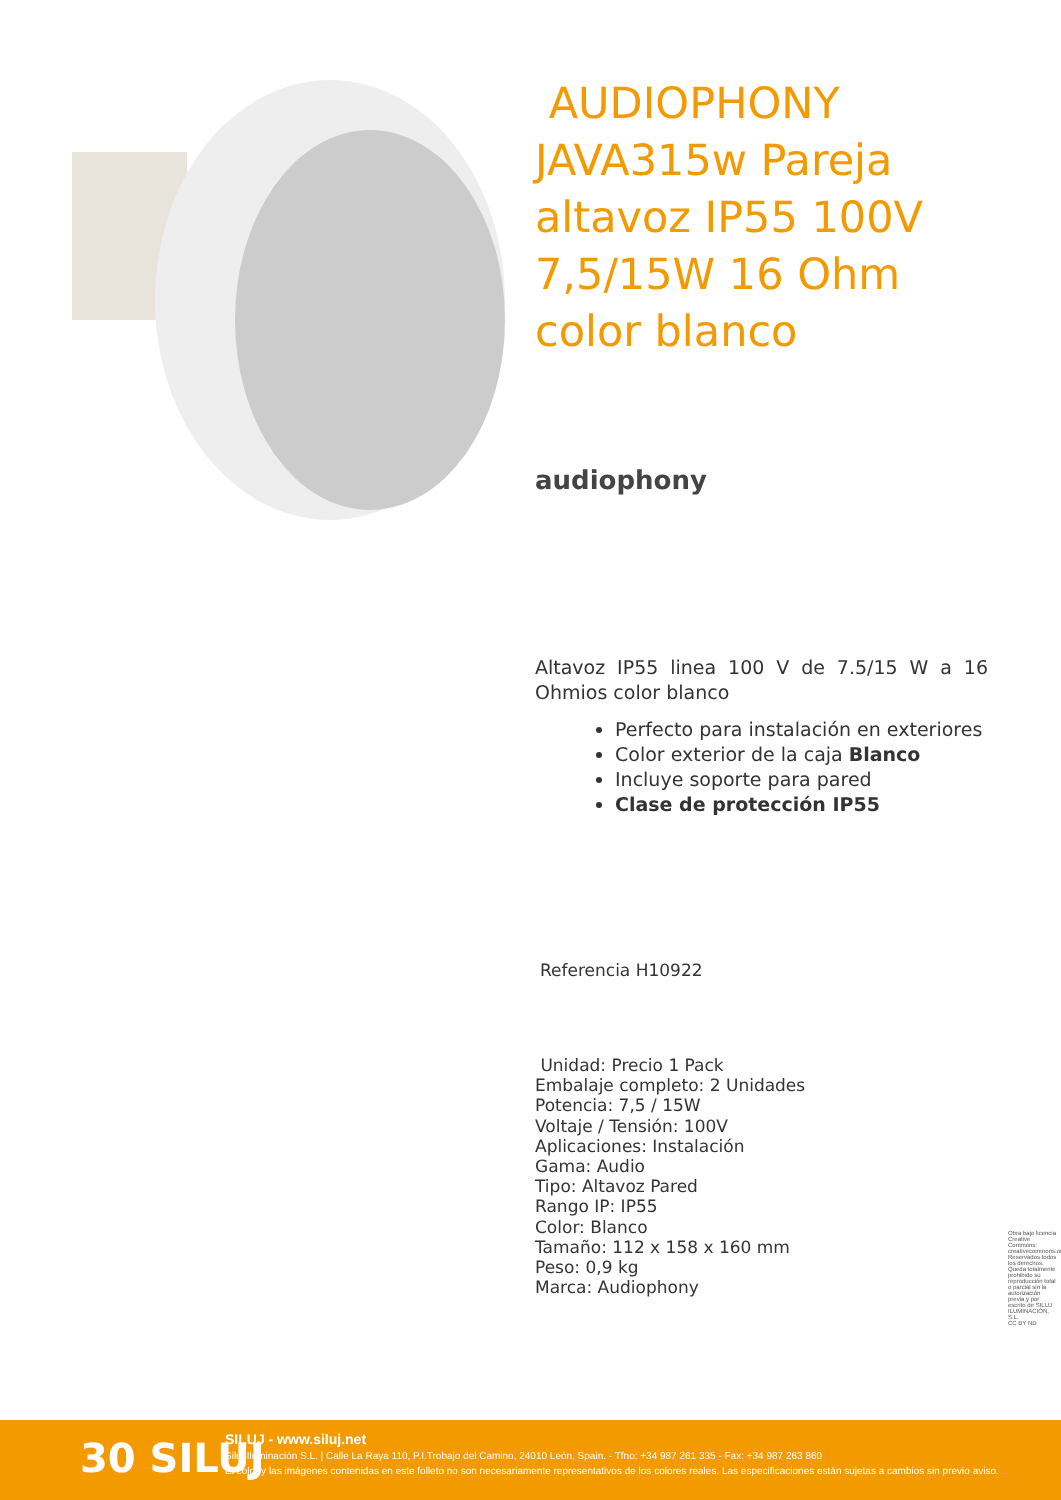AUDIOPHONY JAVA315w Pareja altavoz IP55 100V 7,5/15W 16 Ohm color blanco
audiophony
Altavoz IP55 linea 100 V de 7.5/15 W a 16 Ohmios color blanco
Perfecto para instalación en exteriores
Color exterior de la caja Blanco
Incluye soporte para pared
Clase de protección IP55
Referencia H10922
Unidad: Precio 1 Pack
Embalaje completo: 2 Unidades
Potencia: 7,5 / 15W
Voltaje / Tensión: 100V
Aplicaciones: Instalación
Gama: Audio
Tipo: Altavoz Pared
Rango IP: IP55
Color: Blanco
Tamaño: 112 x 158 x 160 mm
Peso: 0,9 kg
Marca: Audiophony
Obra bajo licencia Creative Commons: creativecommons.org Reservados todos los derechos. Queda totalmente prohibido su reproducción total o parcial sin la autorización previa y por escrito de SILUJ ILUMINACIÓN, S.L.
CC BY ND
30 SILUJ
SILUJ - www.siluj.net
Siluj Iluminación S.L. | Calle La Raya 110, P.I.Trobajo del Camino, 24010 León, Spain. - Tfno: +34 987 261 335 - Fax: +34 987 263 860
El color y las imágenes contenidas en este folleto no son necesariamente representativos de los colores reales. Las especificaciones están sujetas a cambios sin previo aviso.